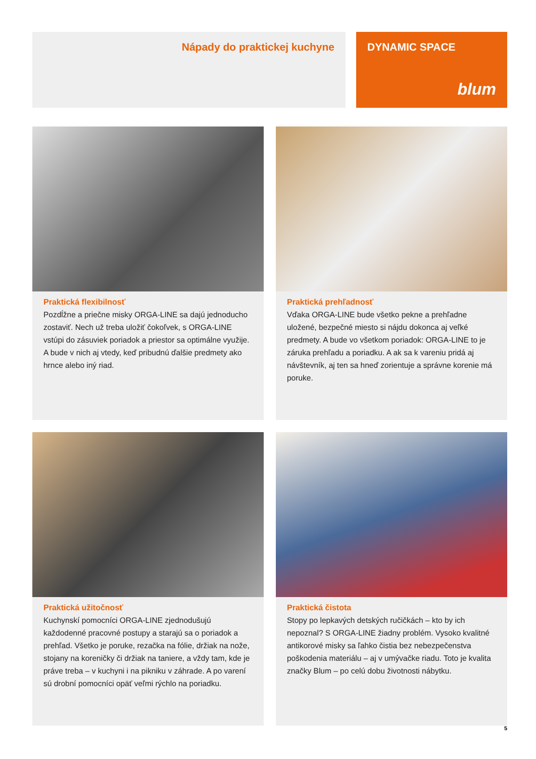Nápady do praktickej kuchyne
DYNAMIC SPACE
blum
Praktická flexibilnosť
Pozdĺžne a priečne misky ORGA-LINE sa dajú jednoducho zostaviť. Nech už treba uložiť čokoľvek, s ORGA-LINE vstúpi do zásuviek poriadok a priestor sa optimálne využije. A bude v nich aj vtedy, keď pribudnú ďalšie predmety ako hrnce alebo iný riad.
Praktická prehľadnosť
Vďaka ORGA-LINE bude všetko pekne a prehľadne uložené, bezpečné miesto si nájdu dokonca aj veľké predmety. A bude vo všetkom poriadok: ORGA-LINE to je záruka prehľadu a poriadku. A ak sa k vareniu pridá aj návštevník, aj ten sa hneď zorientuje a správne korenie má poruke.
Praktická užitočnosť
Kuchynskí pomocníci ORGA-LINE zjednodušujú každodenné pracovné postupy a starajú sa o poriadok a prehľad. Všetko je poruke, rezačka na fólie, držiak na nože, stojany na koreničky či držiak na taniere, a vždy tam, kde je práve treba – v kuchyni i na pikniku v záhrade. A po varení sú drobní pomocníci opäť veľmi rýchlo na poriadku.
Praktická čistota
Stopy po lepkavých detských ručičkách – kto by ich nepoznal? S ORGA-LINE žiadny problém. Vysoko kvalitné antikorové misky sa ľahko čistia bez nebezpečenstva poškodenia materiálu – aj v umývačke riadu. Toto je kvalita značky Blum – po celú dobu životnosti nábytku.
5